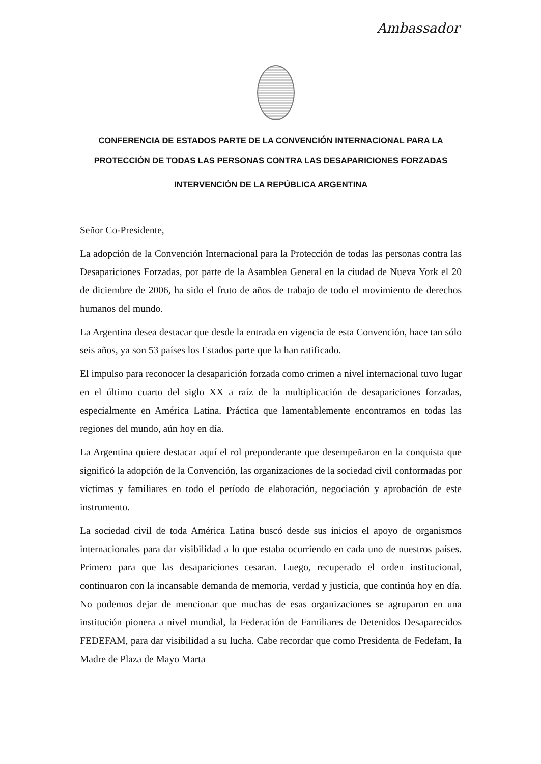Ambassador
CONFERENCIA DE ESTADOS PARTE DE LA CONVENCIÓN INTERNACIONAL PARA LA PROTECCIÓN DE TODAS LAS PERSONAS CONTRA LAS DESAPARICIONES FORZADAS
INTERVENCIÓN DE LA REPÚBLICA ARGENTINA
Señor Co-Presidente,
La adopción de la Convención Internacional para la Protección de todas las personas contra las Desapariciones Forzadas, por parte de la Asamblea General en la ciudad de Nueva York el 20 de diciembre de 2006, ha sido el fruto de años de trabajo de todo el movimiento de derechos humanos del mundo.
La Argentina desea destacar que desde la entrada en vigencia de esta Convención, hace tan sólo seis años, ya son 53 países los Estados parte que la han ratificado.
El impulso para reconocer la desaparición forzada como crimen a nivel internacional tuvo lugar en el último cuarto del siglo XX a raíz de la multiplicación de desapariciones forzadas, especialmente en América Latina. Práctica que lamentablemente encontramos en todas las regiones del mundo, aún hoy en día.
La Argentina quiere destacar aquí el rol preponderante que desempeñaron en la conquista que significó la adopción de la Convención, las organizaciones de la sociedad civil conformadas por víctimas y familiares en todo el período de elaboración, negociación y aprobación de este instrumento.
La sociedad civil de toda América Latina buscó desde sus inicios el apoyo de organismos internacionales para dar visibilidad a lo que estaba ocurriendo en cada uno de nuestros países. Primero para que las desapariciones cesaran. Luego, recuperado el orden institucional, continuaron con la incansable demanda de memoria, verdad y justicia, que continúa hoy en día. No podemos dejar de mencionar que muchas de esas organizaciones se agruparon en una institución pionera a nivel mundial, la Federación de Familiares de Detenidos Desaparecidos FEDEFAM, para dar visibilidad a su lucha. Cabe recordar que como Presidenta de Fedefam, la Madre de Plaza de Mayo Marta